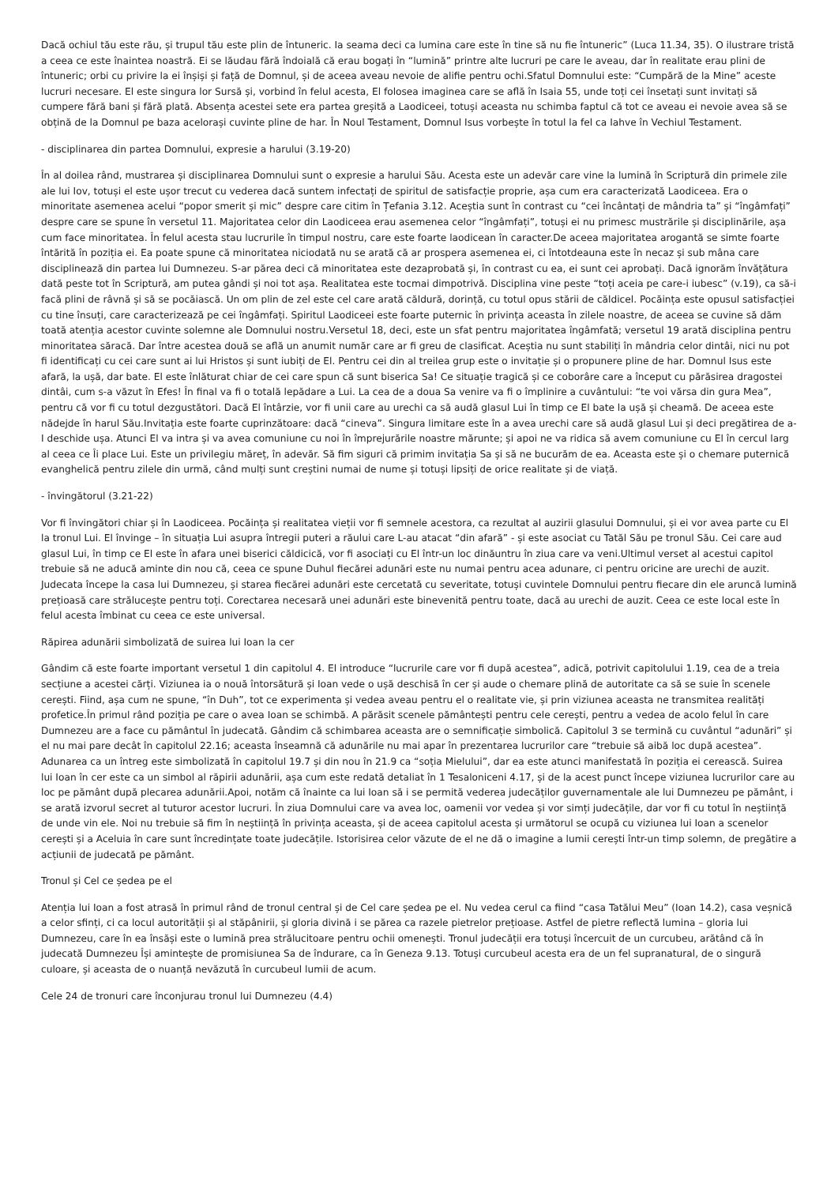Dacă ochiul tău este rău, și trupul tău este plin de întuneric. Ia seama deci ca lumina care este în tine să nu fie întuneric” (Luca 11.34, 35). O ilustrare tristă a ceea ce este înaintea noastră. Ei se lăudau fără îndoială că erau bogați în “lumină” printre alte lucruri pe care le aveau, dar în realitate erau plini de întuneric; orbi cu privire la ei înșiși și față de Domnul, și de aceea aveau nevoie de alifie pentru ochi.Sfatul Domnului este: “Cumpără de la Mine” aceste lucruri necesare. El este singura lor Sursă și, vorbind în felul acesta, El folosea imaginea care se află în Isaia 55, unde toți cei însetați sunt invitați să cumpere fără bani și fără plată. Absența acestei sete era partea greșită a Laodiceei, totuși aceasta nu schimba faptul că tot ce aveau ei nevoie avea să se obțină de la Domnul pe baza acelorași cuvinte pline de har. În Noul Testament, Domnul Isus vorbește în totul la fel ca Iahve în Vechiul Testament.
- disciplinarea din partea Domnului, expresie a harului (3.19-20)
În al doilea rând, mustrarea și disciplinarea Domnului sunt o expresie a harului Său. Acesta este un adevăr care vine la lumină în Scriptură din primele zile ale lui Iov, totuși el este ușor trecut cu vederea dacă suntem infectați de spiritul de satisfacție proprie, așa cum era caracterizată Laodiceea. Era o minoritate asemenea acelui “popor smerit și mic” despre care citim în Țefania 3.12. Aceștia sunt în contrast cu “cei încântați de mândria ta” și “îngâmfați” despre care se spune în versetul 11. Majoritatea celor din Laodiceea erau asemenea celor “îngâmfați”, totuși ei nu primesc mustrările și disciplinările, așa cum face minoritatea. În felul acesta stau lucrurile în timpul nostru, care este foarte laodicean în caracter.De aceea majoritatea arogantă se simte foarte întărită în poziția ei. Ea poate spune că minoritatea niciodată nu se arată că ar prospera asemenea ei, ci întotdeauna este în necaz și sub mâna care disciplinează din partea lui Dumnezeu. S-ar părea deci că minoritatea este dezaprobată și, în contrast cu ea, ei sunt cei aprobați. Dacă ignorăm învățătura dată peste tot în Scriptură, am putea gândi și noi tot așa. Realitatea este tocmai dimpotrivă. Disciplina vine peste “toți aceia pe care-i iubesc” (v.19), ca să-i facă plini de râvnă și să se pocăiască. Un om plin de zel este cel care arată căldură, dorință, cu totul opus stării de căldicel. Pocăința este opusul satisfacției cu tine însuți, care caracterizează pe cei îngâmfați. Spiritul Laodiceei este foarte puternic în privința aceasta în zilele noastre, de aceea se cuvine să dăm toată atenția acestor cuvinte solemne ale Domnului nostru.Versetul 18, deci, este un sfat pentru majoritatea îngâmfată; versetul 19 arată disciplina pentru minoritatea săracă. Dar între acestea două se află un anumit număr care ar fi greu de clasificat. Aceștia nu sunt stabiliți în mândria celor dintâi, nici nu pot fi identificați cu cei care sunt ai lui Hristos și sunt iubiți de El. Pentru cei din al treilea grup este o invitație și o propunere pline de har. Domnul Isus este afară, la ușă, dar bate. El este înlăturat chiar de cei care spun că sunt biserica Sa! Ce situație tragică și ce coborâre care a început cu părăsirea dragostei dintâi, cum s-a văzut în Efes! În final va fi o totală lepădare a Lui. La cea de a doua Sa venire va fi o împlinire a cuvântului: “te voi vărsa din gura Mea”, pentru că vor fi cu totul dezgustători. Dacă El întârzie, vor fi unii care au urechi ca să audă glasul Lui în timp ce El bate la ușă și cheamă. De aceea este nădejde în harul Său.Invitația este foarte cuprinzătoare: dacă “cineva”. Singura limitare este în a avea urechi care să audă glasul Lui și deci pregătirea de a-I deschide ușa. Atunci El va intra și va avea comuniune cu noi în împrejurările noastre mărunte; și apoi ne va ridica să avem comuniune cu El în cercul larg al ceea ce Îi place Lui. Este un privilegiu măreț, în adevăr. Să fim siguri că primim invitația Sa și să ne bucurăm de ea. Aceasta este și o chemare puternică evanghelică pentru zilele din urmă, când mulți sunt creștini numai de nume și totuși lipsiți de orice realitate și de viață.
- învingătorul (3.21-22)
Vor fi învingători chiar și în Laodiceea. Pocăința și realitatea vieții vor fi semnele acestora, ca rezultat al auzirii glasului Domnului, și ei vor avea parte cu El la tronul Lui. El învinge – în situația Lui asupra întregii puteri a răului care L-au atacat “din afară” - și este asociat cu Tatăl Său pe tronul Său. Cei care aud glasul Lui, în timp ce El este în afara unei biserici căldicică, vor fi asociați cu El într-un loc dinăuntru în ziua care va veni.Ultimul verset al acestui capitol trebuie să ne aducă aminte din nou că, ceea ce spune Duhul fiecărei adunări este nu numai pentru acea adunare, ci pentru oricine are urechi de auzit. Judecata începe la casa lui Dumnezeu, și starea fiecărei adunări este cercetată cu severitate, totuși cuvintele Domnului pentru fiecare din ele aruncă lumină prețioasă care strălucește pentru toți. Corectarea necesară unei adunări este binevenită pentru toate, dacă au urechi de auzit. Ceea ce este local este în felul acesta îmbinat cu ceea ce este universal.
Răpirea adunării simbolizată de suirea lui Ioan la cer
Gândim că este foarte important versetul 1 din capitolul 4. El introduce “lucrurile care vor fi după acestea”, adică, potrivit capitolului 1.19, cea de a treia secțiune a acestei cărți. Viziunea ia o nouă întorsătură și Ioan vede o ușă deschisă în cer și aude o chemare plină de autoritate ca să se suie în scenele cerești. Fiind, așa cum ne spune, “în Duh”, tot ce experimenta și vedea aveau pentru el o realitate vie, și prin viziunea aceasta ne transmitea realități profetice.În primul rând poziția pe care o avea Ioan se schimbă. A părăsit scenele pământești pentru cele cerești, pentru a vedea de acolo felul în care Dumnezeu are a face cu pământul în judecată. Gândim că schimbarea aceasta are o semnificație simbolică. Capitolul 3 se termină cu cuvântul “adunări” și el nu mai pare decât în capitolul 22.16; aceasta înseamnă că adunările nu mai apar în prezentarea lucrurilor care “trebuie să aibă loc după acestea”. Adunarea ca un întreg este simbolizată în capitolul 19.7 și din nou în 21.9 ca “soția Mielului”, dar ea este atunci manifestată în poziția ei cerească. Suirea lui Ioan în cer este ca un simbol al răpirii adunării, așa cum este redată detaliat în 1 Tesaloniceni 4.17, și de la acest punct începe viziunea lucrurilor care au loc pe pământ după plecarea adunării.Apoi, notăm că înainte ca lui Ioan să i se permită vederea judecăților guvernamentale ale lui Dumnezeu pe pământ, i se arată izvorul secret al tuturor acestor lucruri. În ziua Domnului care va avea loc, oamenii vor vedea și vor simți judecățile, dar vor fi cu totul în neștiință de unde vin ele. Noi nu trebuie să fim în neștiință în privința aceasta, și de aceea capitolul acesta și următorul se ocupă cu viziunea lui Ioan a scenelor cerești și a Aceluia în care sunt încredințate toate judecățile. Istorisirea celor văzute de el ne dă o imagine a lumii cerești într-un timp solemn, de pregătire a acțiunii de judecată pe pământ.
Tronul și Cel ce ședea pe el
Atenția lui Ioan a fost atrasă în primul rând de tronul central și de Cel care ședea pe el. Nu vedea cerul ca fiind “casa Tatălui Meu” (Ioan 14.2), casa veșnică a celor sfinți, ci ca locul autorității și al stăpânirii, și gloria divină i se părea ca razele pietrelor prețioase. Astfel de pietre reflectă lumina – gloria lui Dumnezeu, care în ea însăși este o lumină prea strălucitoare pentru ochii omenești. Tronul judecății era totuși încercuit de un curcubeu, arătând că în judecată Dumnezeu Își amintește de promisiunea Sa de îndurare, ca în Geneza 9.13. Totuși curcubeul acesta era de un fel supranatural, de o singură culoare, și aceasta de o nuanță nevăzută în curcubeul lumii de acum.
Cele 24 de tronuri care înconjurau tronul lui Dumnezeu (4.4)